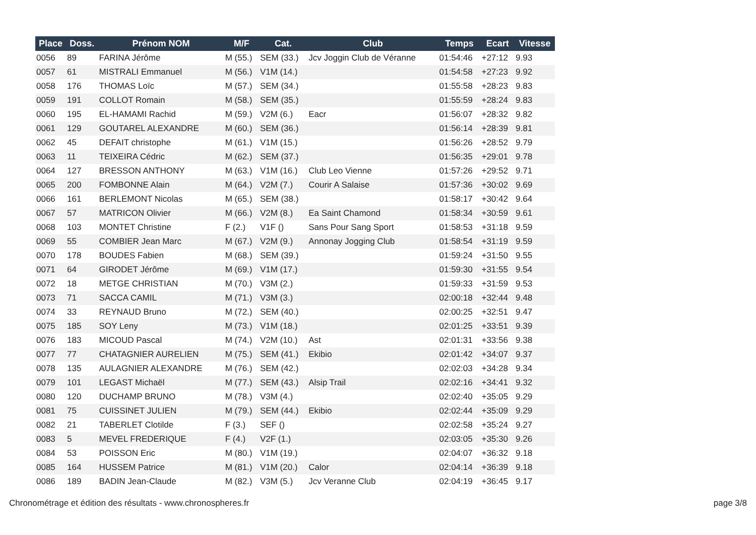| Place | Doss. | Prénom NOM | M/F | Cat. | Club | Temps | Ecart | Vitesse |
| --- | --- | --- | --- | --- | --- | --- | --- | --- |
| 0056 | 89 | FARINA Jérôme | M (55.) | SEM (33.) | Jcv Joggin Club de Véranne | 01:54:46 | +27:12 | 9.93 |
| 0057 | 61 | MISTRALI Emmanuel | M (56.) | V1M (14.) | | 01:54:58 | +27:23 | 9.92 |
| 0058 | 176 | THOMAS Loïc | M (57.) | SEM (34.) | | 01:55:58 | +28:23 | 9.83 |
| 0059 | 191 | COLLOT Romain | M (58.) | SEM (35.) | | 01:55:59 | +28:24 | 9.83 |
| 0060 | 195 | EL-HAMAMI Rachid | M (59.) | V2M (6.) | Eacr | 01:56:07 | +28:32 | 9.82 |
| 0061 | 129 | GOUTAREL ALEXANDRE | M (60.) | SEM (36.) | | 01:56:14 | +28:39 | 9.81 |
| 0062 | 45 | DEFAIT christophe | M (61.) | V1M (15.) | | 01:56:26 | +28:52 | 9.79 |
| 0063 | 11 | TEIXEIRA Cédric | M (62.) | SEM (37.) | | 01:56:35 | +29:01 | 9.78 |
| 0064 | 127 | BRESSON ANTHONY | M (63.) | V1M (16.) | Club Leo Vienne | 01:57:26 | +29:52 | 9.71 |
| 0065 | 200 | FOMBONNE Alain | M (64.) | V2M (7.) | Courir A Salaise | 01:57:36 | +30:02 | 9.69 |
| 0066 | 161 | BERLEMONT Nicolas | M (65.) | SEM (38.) | | 01:58:17 | +30:42 | 9.64 |
| 0067 | 57 | MATRICON Olivier | M (66.) | V2M (8.) | Ea Saint Chamond | 01:58:34 | +30:59 | 9.61 |
| 0068 | 103 | MONTET Christine | F (2.) | V1F () | Sans Pour Sang Sport | 01:58:53 | +31:18 | 9.59 |
| 0069 | 55 | COMBIER Jean Marc | M (67.) | V2M (9.) | Annonay Jogging Club | 01:58:54 | +31:19 | 9.59 |
| 0070 | 178 | BOUDES Fabien | M (68.) | SEM (39.) | | 01:59:24 | +31:50 | 9.55 |
| 0071 | 64 | GIRODET Jérôme | M (69.) | V1M (17.) | | 01:59:30 | +31:55 | 9.54 |
| 0072 | 18 | METGE CHRISTIAN | M (70.) | V3M (2.) | | 01:59:33 | +31:59 | 9.53 |
| 0073 | 71 | SACCA CAMIL | M (71.) | V3M (3.) | | 02:00:18 | +32:44 | 9.48 |
| 0074 | 33 | REYNAUD Bruno | M (72.) | SEM (40.) | | 02:00:25 | +32:51 | 9.47 |
| 0075 | 185 | SOY Leny | M (73.) | V1M (18.) | | 02:01:25 | +33:51 | 9.39 |
| 0076 | 183 | MICOUD Pascal | M (74.) | V2M (10.) | Ast | 02:01:31 | +33:56 | 9.38 |
| 0077 | 77 | CHATAGNIER AURELIEN | M (75.) | SEM (41.) | Ekibio | 02:01:42 | +34:07 | 9.37 |
| 0078 | 135 | AULAGNIER ALEXANDRE | M (76.) | SEM (42.) | | 02:02:03 | +34:28 | 9.34 |
| 0079 | 101 | LEGAST Michaël | M (77.) | SEM (43.) | Alsip Trail | 02:02:16 | +34:41 | 9.32 |
| 0080 | 120 | DUCHAMP BRUNO | M (78.) | V3M (4.) | | 02:02:40 | +35:05 | 9.29 |
| 0081 | 75 | CUISSINET JULIEN | M (79.) | SEM (44.) | Ekibio | 02:02:44 | +35:09 | 9.29 |
| 0082 | 21 | TABERLET Clotilde | F (3.) | SEF () | | 02:02:58 | +35:24 | 9.27 |
| 0083 | 5 | MEVEL FREDERIQUE | F (4.) | V2F (1.) | | 02:03:05 | +35:30 | 9.26 |
| 0084 | 53 | POISSON Eric | M (80.) | V1M (19.) | | 02:04:07 | +36:32 | 9.18 |
| 0085 | 164 | HUSSEM Patrice | M (81.) | V1M (20.) | Calor | 02:04:14 | +36:39 | 9.18 |
| 0086 | 189 | BADIN Jean-Claude | M (82.) | V3M (5.) | Jcv Veranne Club | 02:04:19 | +36:45 | 9.17 |
Chronométrage et édition des résultats - www.chronospheres.fr page 3/8